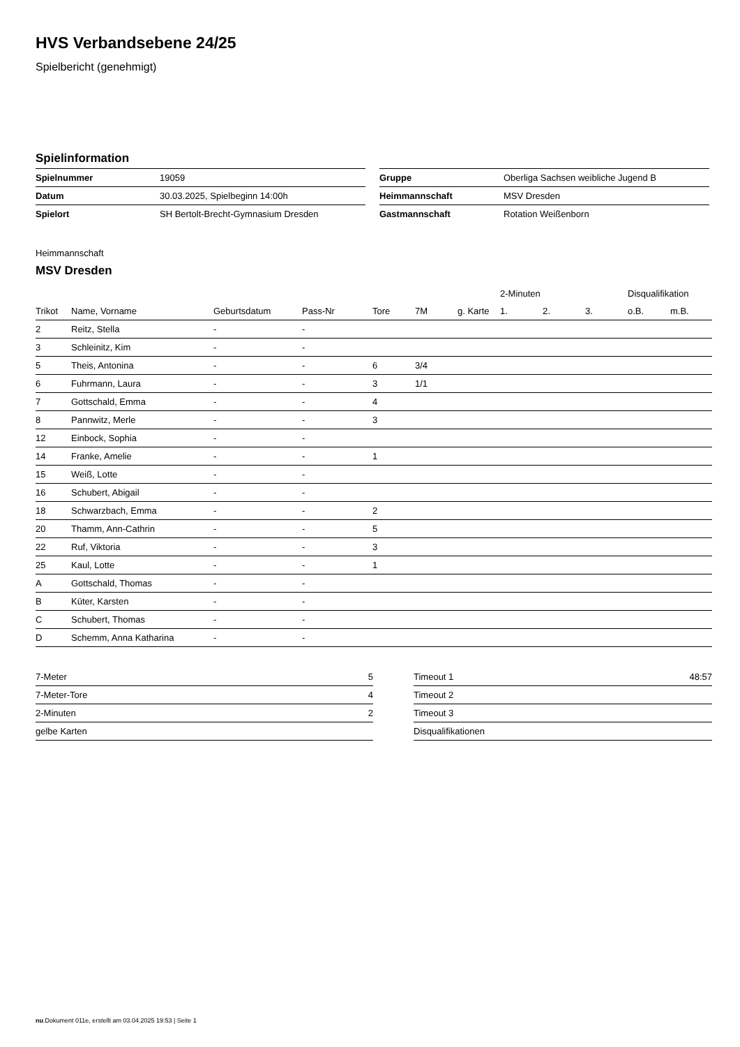HVS Verbandsebene 24/25
Spielbericht (genehmigt)
Spielinformation
| Spielnummer | 19059 |
| Datum | 30.03.2025, Spielbeginn 14:00h |
| Spielort | SH Bertolt-Brecht-Gymnasium Dresden |
| Gruppe | Oberliga Sachsen weibliche Jugend B |
| Heimmannschaft | MSV Dresden |
| Gastmannschaft | Rotation Weißenborn |
Heimmannschaft
MSV Dresden
| | | | | | | | 2-Minuten | | | Disqualifikation | |
| --- | --- | --- | --- | --- | --- | --- | --- | --- | --- | --- | --- |
| Trikot | Name, Vorname | Geburtsdatum | Pass-Nr | Tore | 7M | g. Karte | 1. | 2. | 3. | o.B. | m.B. |
| 2 | Reitz, Stella | - | - | | | | | | | | |
| 3 | Schleinitz, Kim | - | - | | | | | | | | |
| 5 | Theis, Antonina | - | - | 6 | 3/4 | | | | | | |
| 6 | Fuhrmann, Laura | - | - | 3 | 1/1 | | | | | | |
| 7 | Gottschald, Emma | - | - | 4 | | | | | | | |
| 8 | Pannwitz, Merle | - | - | 3 | | | | | | | |
| 12 | Einbock, Sophia | - | - | | | | | | | | |
| 14 | Franke, Amelie | - | - | 1 | | | | | | | |
| 15 | Weiß, Lotte | - | - | | | | | | | | |
| 16 | Schubert, Abigail | - | - | | | | | | | | |
| 18 | Schwarzbach, Emma | - | - | 2 | | | | | | | |
| 20 | Thamm, Ann-Cathrin | - | - | 5 | | | | | | | |
| 22 | Ruf, Viktoria | - | - | 3 | | | | | | | |
| 25 | Kaul, Lotte | - | - | 1 | | | | | | | |
| A | Gottschald, Thomas | - | - | | | | | | | | |
| B | Küter, Karsten | - | - | | | | | | | | |
| C | Schubert, Thomas | - | - | | | | | | | | |
| D | Schemm, Anna Katharina | - | - | | | | | | | | |
| 7-Meter | 5 |
| 7-Meter-Tore | 4 |
| 2-Minuten | 2 |
| gelbe Karten | |
| Timeout 1 | 48:57 |
| Timeout 2 | |
| Timeout 3 | |
| Disqualifikationen | |
nu.Dokument 011e, erstellt am 03.04.2025 19:53 | Seite 1